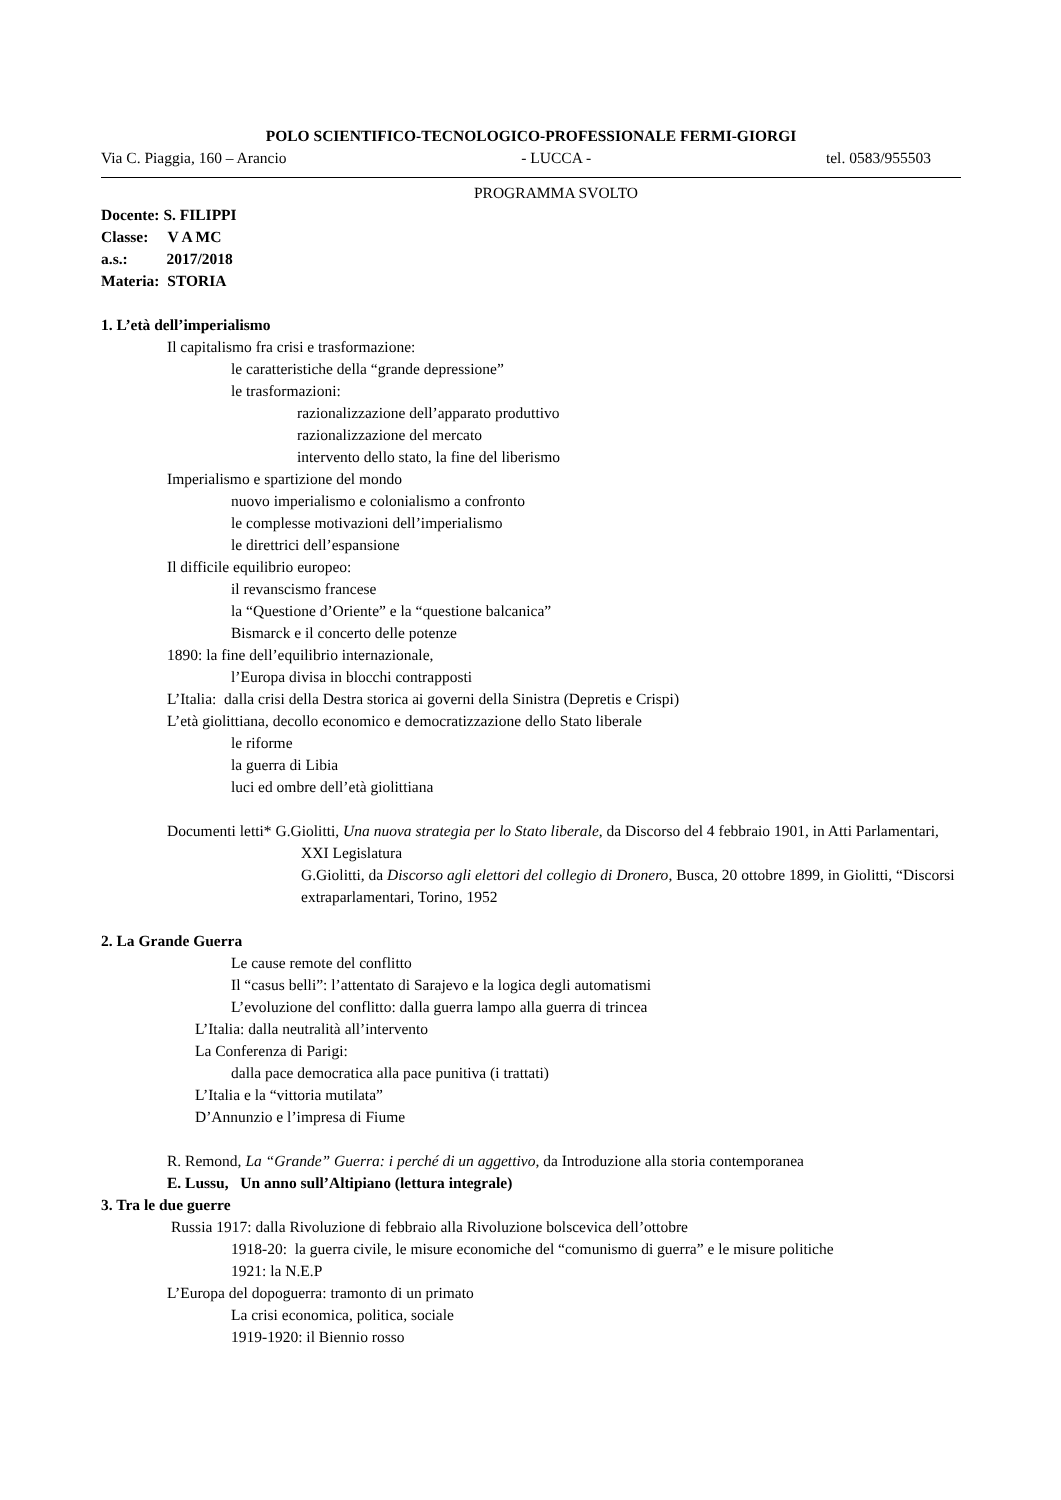POLO SCIENTIFICO-TECNOLOGICO-PROFESSIONALE FERMI-GIORGI
Via C. Piaggia, 160 – Arancio - LUCCA - tel. 0583/955503
PROGRAMMA SVOLTO
Docente: S. FILIPPI
Classe: V A MC
a.s.: 2017/2018
Materia: STORIA
1. L’età dell’imperialismo
Il capitalismo fra crisi e trasformazione:
le caratteristiche della “grande depressione”
le trasformazioni:
razionalizzazione dell’apparato produttivo
razionalizzazione del mercato
intervento dello stato, la fine del liberismo
Imperialismo e spartizione del mondo
nuovo imperialismo e colonialismo a confronto
le complesse motivazioni dell’imperialismo
le direttrici dell’espansione
Il difficile equilibrio europeo:
il revanscismo francese
la “Questione d’Oriente” e la “questione balcanica”
Bismarck e il concerto delle potenze
1890: la fine dell’equilibrio internazionale,
l’Europa divisa in blocchi contrapposti
L’Italia: dalla crisi della Destra storica ai governi della Sinistra (Depretis e Crispi)
L’età giolittiana, decollo economico e democratizzazione dello Stato liberale
le riforme
la guerra di Libia
luci ed ombre dell’età giolittiana
Documenti letti* G.Giolitti, Una nuova strategia per lo Stato liberale, da Discorso del 4 febbraio 1901, in Atti Parlamentari, XXI Legislatura
G.Giolitti, da Discorso agli elettori del collegio di Dronero, Busca, 20 ottobre 1899, in Giolitti, “Discorsi extraparlamentari, Torino, 1952
2. La Grande Guerra
Le cause remote del conflitto
Il “casus belli”: l’attentato di Sarajevo e la logica degli automatismi
L’evoluzione del conflitto: dalla guerra lampo alla guerra di trincea
L’Italia: dalla neutralità all’intervento
La Conferenza di Parigi:
dalla pace democratica alla pace punitiva (i trattati)
L’Italia e la “vittoria mutilata”
D’Annunzio e l’impresa di Fiume
R. Remond, La “Grande” Guerra: i perché di un aggettivo, da Introduzione alla storia contemporanea
E. Lussu, Un anno sull’Altipiano (lettura integrale)
3. Tra le due guerre
Russia 1917: dalla Rivoluzione di febbraio alla Rivoluzione bolscevica dell’ottobre
1918-20: la guerra civile, le misure economiche del “comunismo di guerra” e le misure politiche
1921: la N.E.P
L’Europa del dopoguerra: tramonto di un primato
La crisi economica, politica, sociale
1919-1920: il Biennio rosso